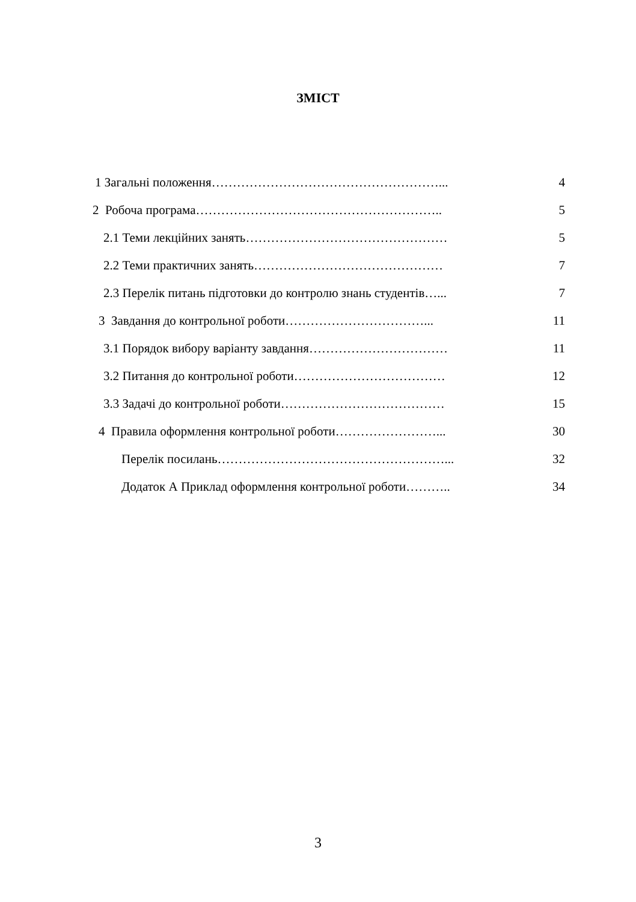ЗМІСТ
1 Загальні положення………………………………………………... 4
2 Робоча програма………………………………………………….. 5
2.1 Теми лекційних занять………………………………………… 5
2.2 Теми практичних занять……………………………………… 7
2.3 Перелік питань підготовки до контролю знань студентів…... 7
3 Завдання до контрольної роботи……………………………... 11
3.1 Порядок вибору варіанту завдання…………………………… 11
3.2 Питання до контрольної роботи……………………………… 12
3.3 Задачі до контрольної роботи………………………………… 15
4 Правила оформлення контрольної роботи……………………... 30
Перелік посилань………………………………………………... 32
Додаток А Приклад оформлення контрольної роботи……….. 34
3